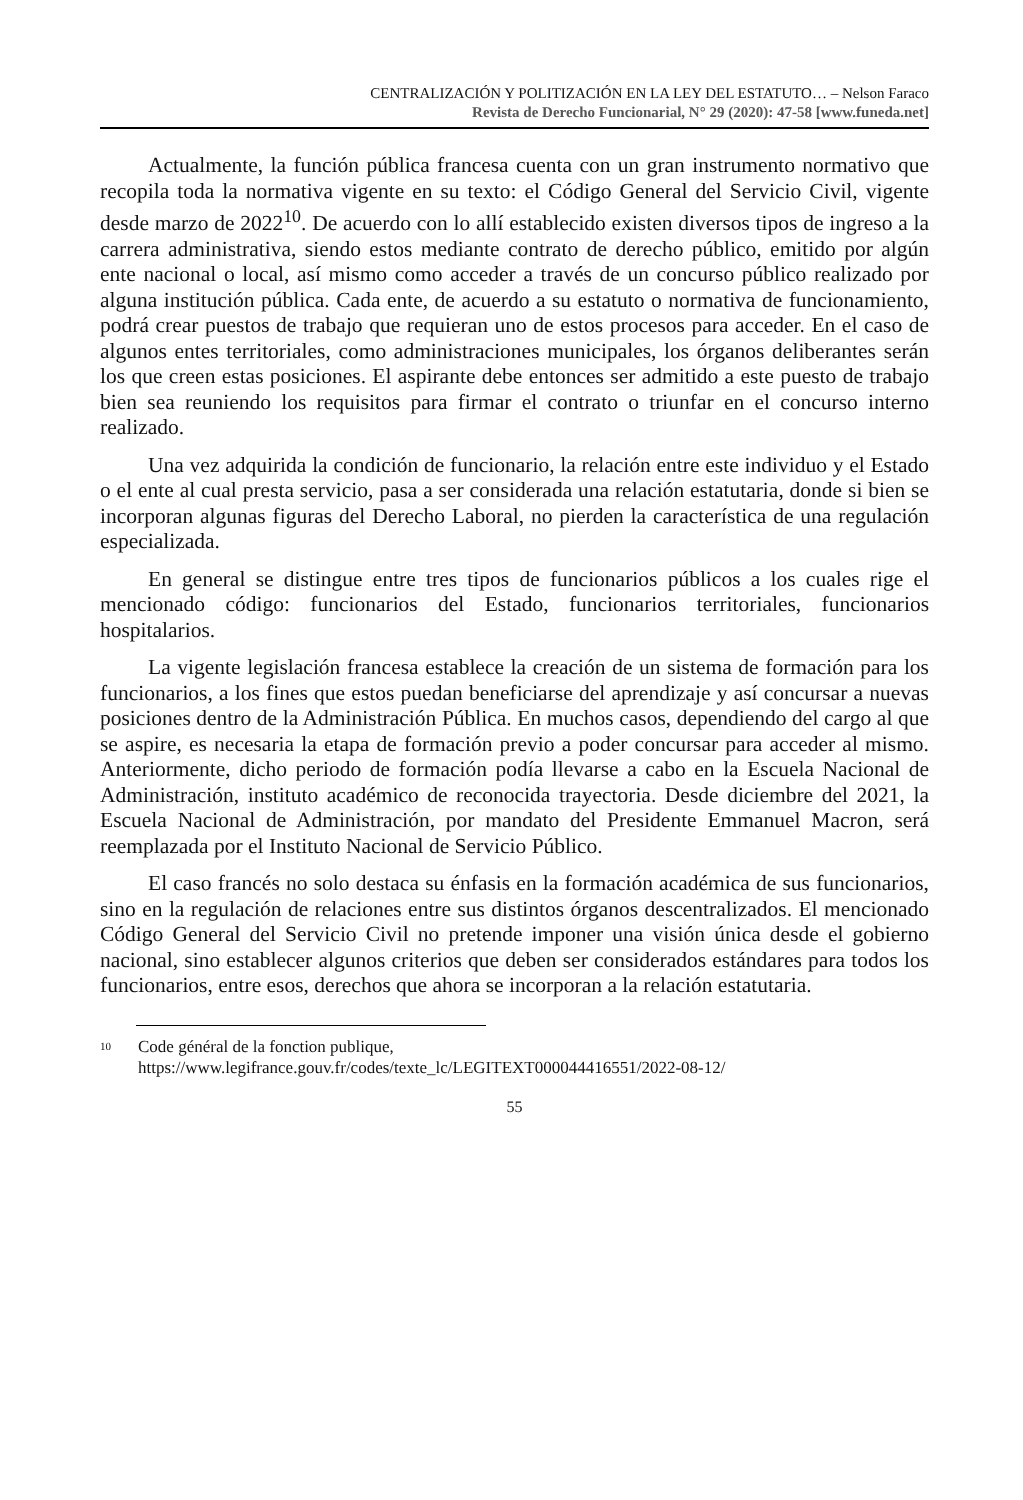CENTRALIZACIÓN Y POLITIZACIÓN EN LA LEY DEL ESTATUTO… – Nelson Faraco
Revista de Derecho Funcionarial, N° 29 (2020): 47-58 [www.funeda.net]
Actualmente, la función pública francesa cuenta con un gran instrumento normativo que recopila toda la normativa vigente en su texto: el Código General del Servicio Civil, vigente desde marzo de 2022<sup>10</sup>. De acuerdo con lo allí establecido existen diversos tipos de ingreso a la carrera administrativa, siendo estos mediante contrato de derecho público, emitido por algún ente nacional o local, así mismo como acceder a través de un concurso público realizado por alguna institución pública. Cada ente, de acuerdo a su estatuto o normativa de funcionamiento, podrá crear puestos de trabajo que requieran uno de estos procesos para acceder. En el caso de algunos entes territoriales, como administraciones municipales, los órganos deliberantes serán los que creen estas posiciones. El aspirante debe entonces ser admitido a este puesto de trabajo bien sea reuniendo los requisitos para firmar el contrato o triunfar en el concurso interno realizado.
Una vez adquirida la condición de funcionario, la relación entre este individuo y el Estado o el ente al cual presta servicio, pasa a ser considerada una relación estatutaria, donde si bien se incorporan algunas figuras del Derecho Laboral, no pierden la característica de una regulación especializada.
En general se distingue entre tres tipos de funcionarios públicos a los cuales rige el mencionado código: funcionarios del Estado, funcionarios territoriales, funcionarios hospitalarios.
La vigente legislación francesa establece la creación de un sistema de formación para los funcionarios, a los fines que estos puedan beneficiarse del aprendizaje y así concursar a nuevas posiciones dentro de la Administración Pública. En muchos casos, dependiendo del cargo al que se aspire, es necesaria la etapa de formación previo a poder concursar para acceder al mismo. Anteriormente, dicho periodo de formación podía llevarse a cabo en la Escuela Nacional de Administración, instituto académico de reconocida trayectoria. Desde diciembre del 2021, la Escuela Nacional de Administración, por mandato del Presidente Emmanuel Macron, será reemplazada por el Instituto Nacional de Servicio Público.
El caso francés no solo destaca su énfasis en la formación académica de sus funcionarios, sino en la regulación de relaciones entre sus distintos órganos descentralizados. El mencionado Código General del Servicio Civil no pretende imponer una visión única desde el gobierno nacional, sino establecer algunos criterios que deben ser considerados estándares para todos los funcionarios, entre esos, derechos que ahora se incorporan a la relación estatutaria.
10 Code général de la fonction publique, https://www.legifrance.gouv.fr/codes/texte_lc/LEGITEXT000044416551/2022-08-12/
55